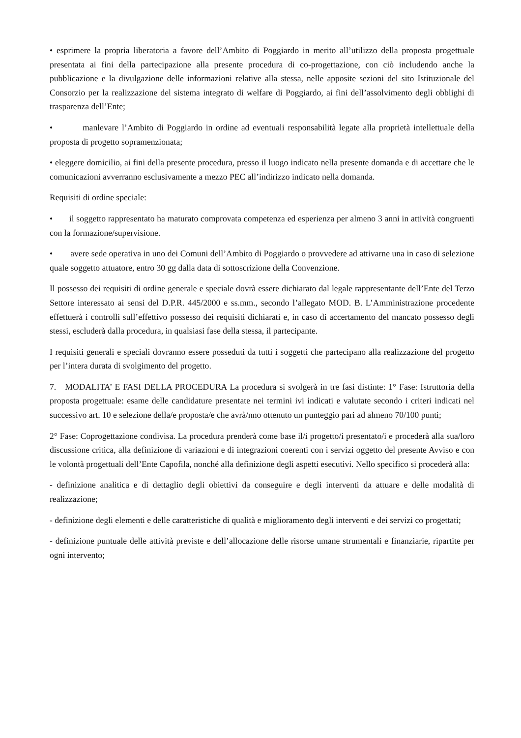• esprimere la propria liberatoria a favore dell’Ambito di Poggiardo in merito all’utilizzo della proposta progettuale presentata ai fini della partecipazione alla presente procedura di co-progettazione, con ciò includendo anche la pubblicazione e la divulgazione delle informazioni relative alla stessa, nelle apposite sezioni del sito Istituzionale del Consorzio per la realizzazione del sistema integrato di welfare di Poggiardo, ai fini dell’assolvimento degli obblighi di trasparenza dell’Ente;
• manlevare l’Ambito di Poggiardo in ordine ad eventuali responsabilità legate alla proprietà intellettuale della proposta di progetto sopramenzionata;
• eleggere domicilio, ai fini della presente procedura, presso il luogo indicato nella presente domanda e di accettare che le comunicazioni avverranno esclusivamente a mezzo PEC all’indirizzo indicato nella domanda.
Requisiti di ordine speciale:
• il soggetto rappresentato ha maturato comprovata competenza ed esperienza per almeno 3 anni in attività congruenti con la formazione/supervisione.
• avere sede operativa in uno dei Comuni dell’Ambito di Poggiardo o provvedere ad attivarne una in caso di selezione quale soggetto attuatore, entro 30 gg dalla data di sottoscrizione della Convenzione.
Il possesso dei requisiti di ordine generale e speciale dovrà essere dichiarato dal legale rappresentante dell’Ente del Terzo Settore interessato ai sensi del D.P.R. 445/2000 e ss.mm., secondo l’allegato MOD. B. L’Amministrazione procedente effettuerà i controlli sull’effettivo possesso dei requisiti dichiarati e, in caso di accertamento del mancato possesso degli stessi, escluderà dalla procedura, in qualsiasi fase della stessa, il partecipante.
I requisiti generali e speciali dovranno essere posseduti da tutti i soggetti che partecipano alla realizzazione del progetto per l’intera durata di svolgimento del progetto.
7. MODALITA’ E FASI DELLA PROCEDURA La procedura si svolgerà in tre fasi distinte: 1° Fase: Istruttoria della proposta progettuale: esame delle candidature presentate nei termini ivi indicati e valutate secondo i criteri indicati nel successivo art. 10 e selezione della/e proposta/e che avrà/nno ottenuto un punteggio pari ad almeno 70/100 punti;
2° Fase: Coprogettazione condivisa. La procedura prenderà come base il/i progetto/i presentato/i e procederà alla sua/loro discussione critica, alla definizione di variazioni e di integrazioni coerenti con i servizi oggetto del presente Avviso e con le volontà progettuali dell’Ente Capofila, nonché alla definizione degli aspetti esecutivi. Nello specifico si procederà alla:
- definizione analitica e di dettaglio degli obiettivi da conseguire e degli interventi da attuare e delle modalità di realizzazione;
- definizione degli elementi e delle caratteristiche di qualità e miglioramento degli interventi e dei servizi co progettati;
- definizione puntuale delle attività previste e dell’allocazione delle risorse umane strumentali e finanziarie, ripartite per ogni intervento;